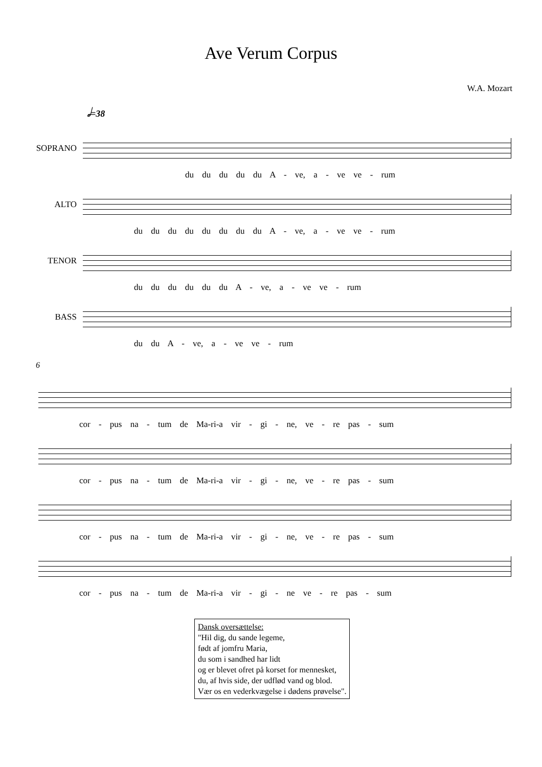Ave Verum Corpus
W.A. Mozart
𝅗𝅥=38
SOPRANO
du du du du du A - ve, a - ve ve - rum
ALTO
du du du du du du du du A - ve, a - ve ve - rum
TENOR
du du du du du du A - ve, a - ve ve - rum
BASS
du du A - ve, a - ve ve - rum
6
cor - pus na - tum de Ma-ri-a vir - gi - ne, ve - re pas - sum
cor - pus na - tum de Ma-ri-a vir - gi - ne, ve - re pas - sum
cor - pus na - tum de Ma-ri-a vir - gi - ne, ve - re pas - sum
cor - pus na - tum de Ma-ri-a vir - gi - ne ve - re pas - sum
Dansk oversættelse:
"Hil dig, du sande legeme,
født af jomfru Maria,
du som i sandhed har lidt
og er blevet ofret på korset for mennesket,
du, af hvis side, der udflød vand og blod.
Vær os en vederkvægelse i dødens prøvelse".